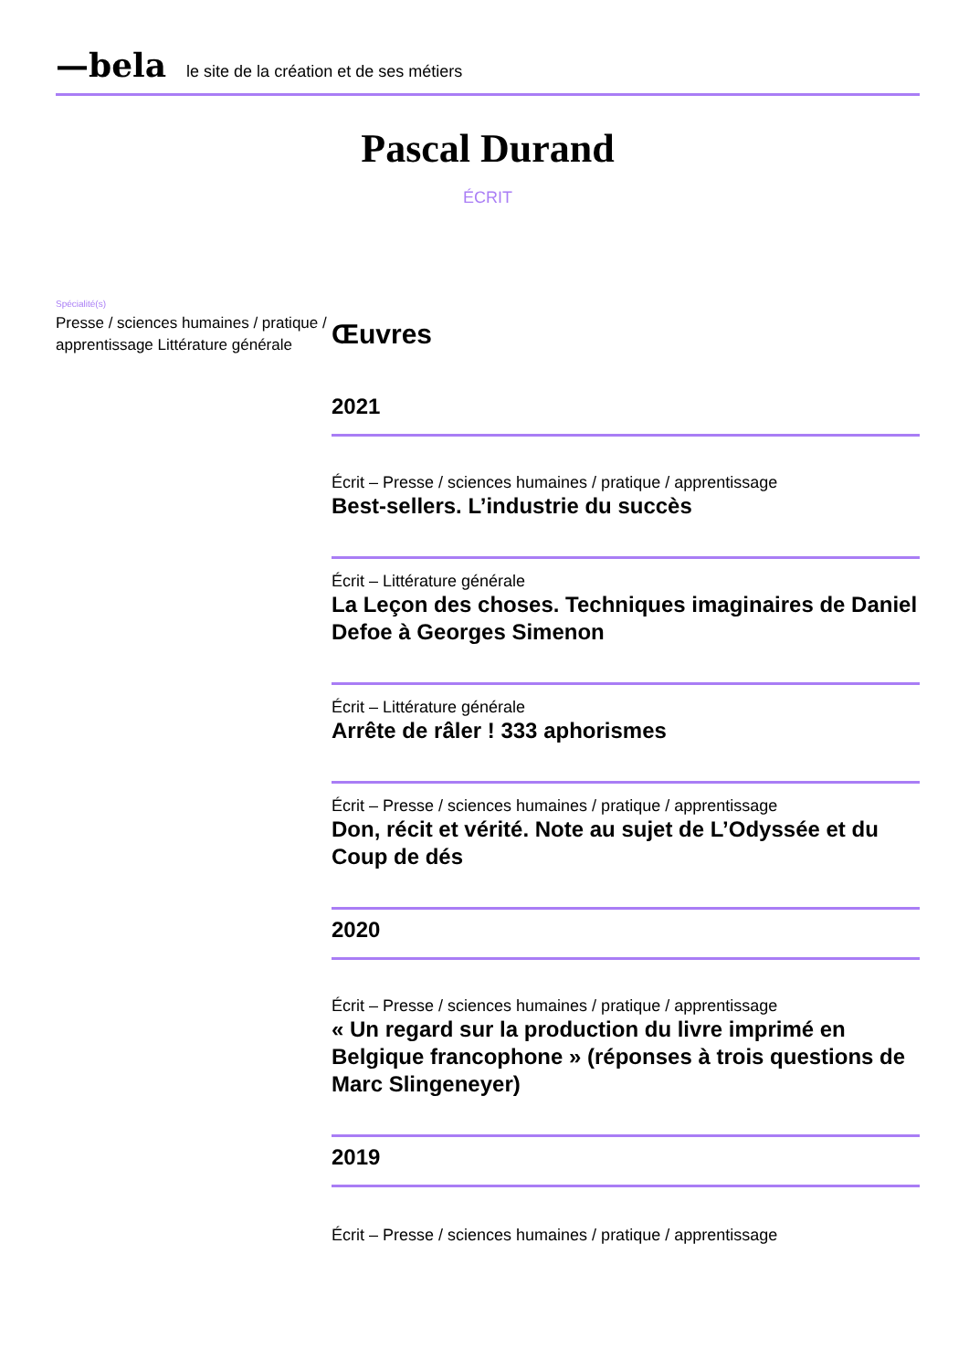—bela le site de la création et de ses métiers
Pascal Durand
ÉCRIT
Spécialité(s)
Presse / sciences humaines / pratique / apprentissage Littérature générale
Œuvres
2021
Écrit – Presse / sciences humaines / pratique / apprentissage
Best-sellers. L’industrie du succès
Écrit – Littérature générale
La Leçon des choses. Techniques imaginaires de Daniel Defoe à Georges Simenon
Écrit – Littérature générale
Arrête de râler ! 333 aphorismes
Écrit – Presse / sciences humaines / pratique / apprentissage
Don, récit et vérité. Note au sujet de L’Odyssée et du Coup de dés
2020
Écrit – Presse / sciences humaines / pratique / apprentissage
« Un regard sur la production du livre imprimé en Belgique francophone » (réponses à trois questions de Marc Slingeneyer)
2019
Écrit – Presse / sciences humaines / pratique / apprentissage